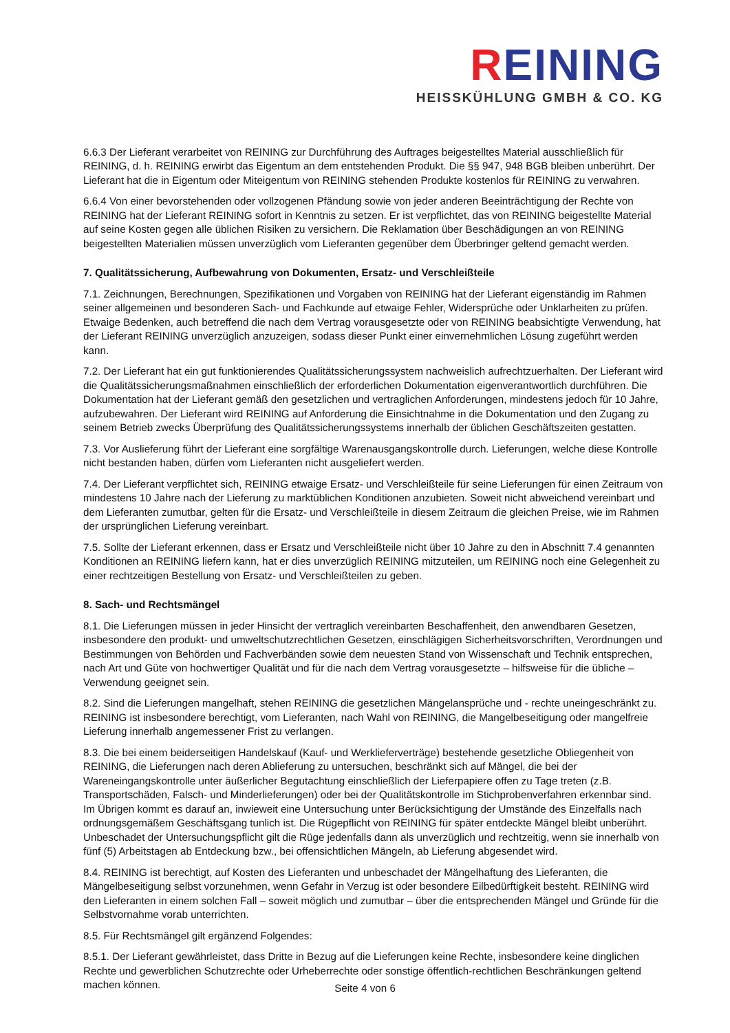REINING
HEISSKÜHLUNG GMBH & CO. KG
6.6.3 Der Lieferant verarbeitet von REINING zur Durchführung des Auftrages beigestelltes Material ausschließlich für REINING, d. h. REINING erwirbt das Eigentum an dem entstehenden Produkt. Die §§ 947, 948 BGB bleiben unberührt. Der Lieferant hat die in Eigentum oder Miteigentum von REINING stehenden Produkte kostenlos für REINING zu verwahren.
6.6.4 Von einer bevorstehenden oder vollzogenen Pfändung sowie von jeder anderen Beeinträchtigung der Rechte von REINING hat der Lieferant REINING sofort in Kenntnis zu setzen. Er ist verpflichtet, das von REINING beigestellte Material auf seine Kosten gegen alle üblichen Risiken zu versichern. Die Reklamation über Beschädigungen an von REINING beigestellten Materialien müssen unverzüglich vom Lieferanten gegenüber dem Überbringer geltend gemacht werden.
7. Qualitätssicherung, Aufbewahrung von Dokumenten, Ersatz- und Verschleißteile
7.1. Zeichnungen, Berechnungen, Spezifikationen und Vorgaben von REINING hat der Lieferant eigenständig im Rahmen seiner allgemeinen und besonderen Sach- und Fachkunde auf etwaige Fehler, Widersprüche oder Unklarheiten zu prüfen. Etwaige Bedenken, auch betreffend die nach dem Vertrag vorausgesetzte oder von REINING beabsichtigte Verwendung, hat der Lieferant REINING unverzüglich anzuzeigen, sodass dieser Punkt einer einvernehmlichen Lösung zugeführt werden kann.
7.2. Der Lieferant hat ein gut funktionierendes Qualitätssicherungssystem nachweislich aufrechtzuerhalten. Der Lieferant wird die Qualitätssicherungsmaßnahmen einschließlich der erforderlichen Dokumentation eigenverantwortlich durchführen. Die Dokumentation hat der Lieferant gemäß den gesetzlichen und vertraglichen Anforderungen, mindestens jedoch für 10 Jahre, aufzubewahren. Der Lieferant wird REINING auf Anforderung die Einsichtnahme in die Dokumentation und den Zugang zu seinem Betrieb zwecks Überprüfung des Qualitätssicherungssystems innerhalb der üblichen Geschäftszeiten gestatten.
7.3. Vor Auslieferung führt der Lieferant eine sorgfältige Warenausgangskontrolle durch. Lieferungen, welche diese Kontrolle nicht bestanden haben, dürfen vom Lieferanten nicht ausgeliefert werden.
7.4. Der Lieferant verpflichtet sich, REINING etwaige Ersatz- und Verschleißteile für seine Lieferungen für einen Zeitraum von mindestens 10 Jahre nach der Lieferung zu marktüblichen Konditionen anzubieten. Soweit nicht abweichend vereinbart und dem Lieferanten zumutbar, gelten für die Ersatz- und Verschleißteile in diesem Zeitraum die gleichen Preise, wie im Rahmen der ursprünglichen Lieferung vereinbart.
7.5. Sollte der Lieferant erkennen, dass er Ersatz und Verschleißteile nicht über 10 Jahre zu den in Abschnitt 7.4 genannten Konditionen an REINING liefern kann, hat er dies unverzüglich REINING mitzuteilen, um REINING noch eine Gelegenheit zu einer rechtzeitigen Bestellung von Ersatz- und Verschleißteilen zu geben.
8. Sach- und Rechtsmängel
8.1. Die Lieferungen müssen in jeder Hinsicht der vertraglich vereinbarten Beschaffenheit, den anwendbaren Gesetzen, insbesondere den produkt- und umweltschutzrechtlichen Gesetzen, einschlägigen Sicherheitsvorschriften, Verordnungen und Bestimmungen von Behörden und Fachverbänden sowie dem neuesten Stand von Wissenschaft und Technik entsprechen, nach Art und Güte von hochwertiger Qualität und für die nach dem Vertrag vorausgesetzte – hilfsweise für die übliche – Verwendung geeignet sein.
8.2. Sind die Lieferungen mangelhaft, stehen REINING die gesetzlichen Mängelansprüche und - rechte uneingeschränkt zu. REINING ist insbesondere berechtigt, vom Lieferanten, nach Wahl von REINING, die Mangelbeseitigung oder mangelfreie Lieferung innerhalb angemessener Frist zu verlangen.
8.3. Die bei einem beiderseitigen Handelskauf (Kauf- und Werklieferverträge) bestehende gesetzliche Obliegenheit von REINING, die Lieferungen nach deren Ablieferung zu untersuchen, beschränkt sich auf Mängel, die bei der Wareneingangskontrolle unter äußerlicher Begutachtung einschließlich der Lieferpapiere offen zu Tage treten (z.B. Transportschäden, Falsch- und Minderlieferungen) oder bei der Qualitätskontrolle im Stichprobenverfahren erkennbar sind. Im Übrigen kommt es darauf an, inwieweit eine Untersuchung unter Berücksichtigung der Umstände des Einzelfalls nach ordnungsgemäßem Geschäftsgang tunlich ist. Die Rügepflicht von REINING für später entdeckte Mängel bleibt unberührt. Unbeschadet der Untersuchungspflicht gilt die Rüge jedenfalls dann als unverzüglich und rechtzeitig, wenn sie innerhalb von fünf (5) Arbeitstagen ab Entdeckung bzw., bei offensichtlichen Mängeln, ab Lieferung abgesendet wird.
8.4. REINING ist berechtigt, auf Kosten des Lieferanten und unbeschadet der Mängelhaftung des Lieferanten, die Mängelbeseitigung selbst vorzunehmen, wenn Gefahr in Verzug ist oder besondere Eilbedürftigkeit besteht. REINING wird den Lieferanten in einem solchen Fall – soweit möglich und zumutbar – über die entsprechenden Mängel und Gründe für die Selbstvornahme vorab unterrichten.
8.5. Für Rechtsmängel gilt ergänzend Folgendes:
8.5.1. Der Lieferant gewährleistet, dass Dritte in Bezug auf die Lieferungen keine Rechte, insbesondere keine dinglichen Rechte und gewerblichen Schutzrechte oder Urheberrechte oder sonstige öffentlich-rechtlichen Beschränkungen geltend machen können.
Seite 4 von 6